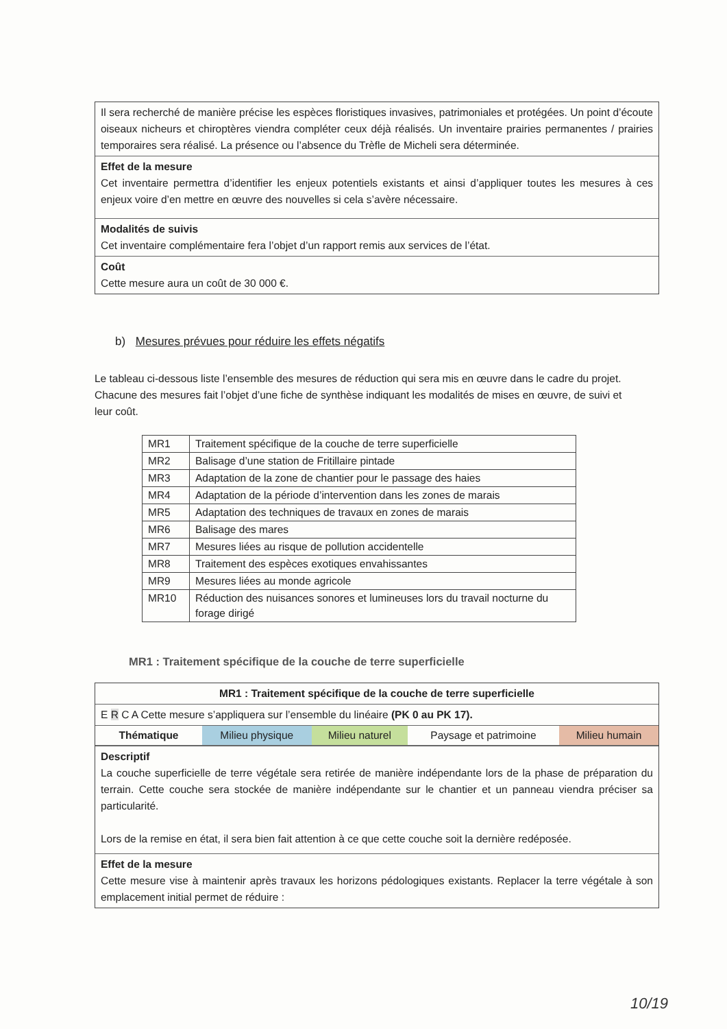Il sera recherché de manière précise les espèces floristiques invasives, patrimoniales et protégées. Un point d’écoute oiseaux nicheurs et chiroptères viendra compléter ceux déjà réalisés. Un inventaire prairies permanentes / prairies temporaires sera réalisé. La présence ou l’absence du Trèfle de Micheli sera déterminée.
Effet de la mesure
Cet inventaire permettra d’identifier les enjeux potentiels existants et ainsi d’appliquer toutes les mesures à ces enjeux voire d’en mettre en œuvre des nouvelles si cela s’avère nécessaire.
Modalités de suivis
Cet inventaire complémentaire fera l’objet d’un rapport remis aux services de l’état.
Coût
Cette mesure aura un coût de 30 000 €.
b) Mesures prévues pour réduire les effets négatifs
Le tableau ci-dessous liste l’ensemble des mesures de réduction qui sera mis en œuvre dans le cadre du projet. Chacune des mesures fait l’objet d’une fiche de synthèse indiquant les modalités de mises en œuvre, de suivi et leur coût.
| MR1 | Traitement spécifique de la couche de terre superficielle |
| MR2 | Balisage d’une station de Fritillaire pintade |
| MR3 | Adaptation de la zone de chantier pour le passage des haies |
| MR4 | Adaptation de la période d’intervention dans les zones de marais |
| MR5 | Adaptation des techniques de travaux en zones de marais |
| MR6 | Balisage des mares |
| MR7 | Mesures liées au risque de pollution accidentelle |
| MR8 | Traitement des espèces exotiques envahissantes |
| MR9 | Mesures liées au monde agricole |
| MR10 | Réduction des nuisances sonores et lumineuses lors du travail nocturne du forage dirigé |
MR1 : Traitement spécifique de la couche de terre superficielle
MR1 : Traitement spécifique de la couche de terre superficielle
E R C A Cette mesure s’appliquera sur l’ensemble du linéaire (PK 0 au PK 17).
| Thématique | Milieu physique | Milieu naturel | Paysage et patrimoine | Milieu humain |
Descriptif
La couche superficielle de terre végétale sera retirée de manière indépendante lors de la phase de préparation du terrain. Cette couche sera stockée de manière indépendante sur le chantier et un panneau viendra préciser sa particularité.
Lors de la remise en état, il sera bien fait attention à ce que cette couche soit la dernière redéposée.
Effet de la mesure
Cette mesure vise à maintenir après travaux les horizons pédologiques existants. Replacer la terre végétale à son emplacement initial permet de réduire :
10/19